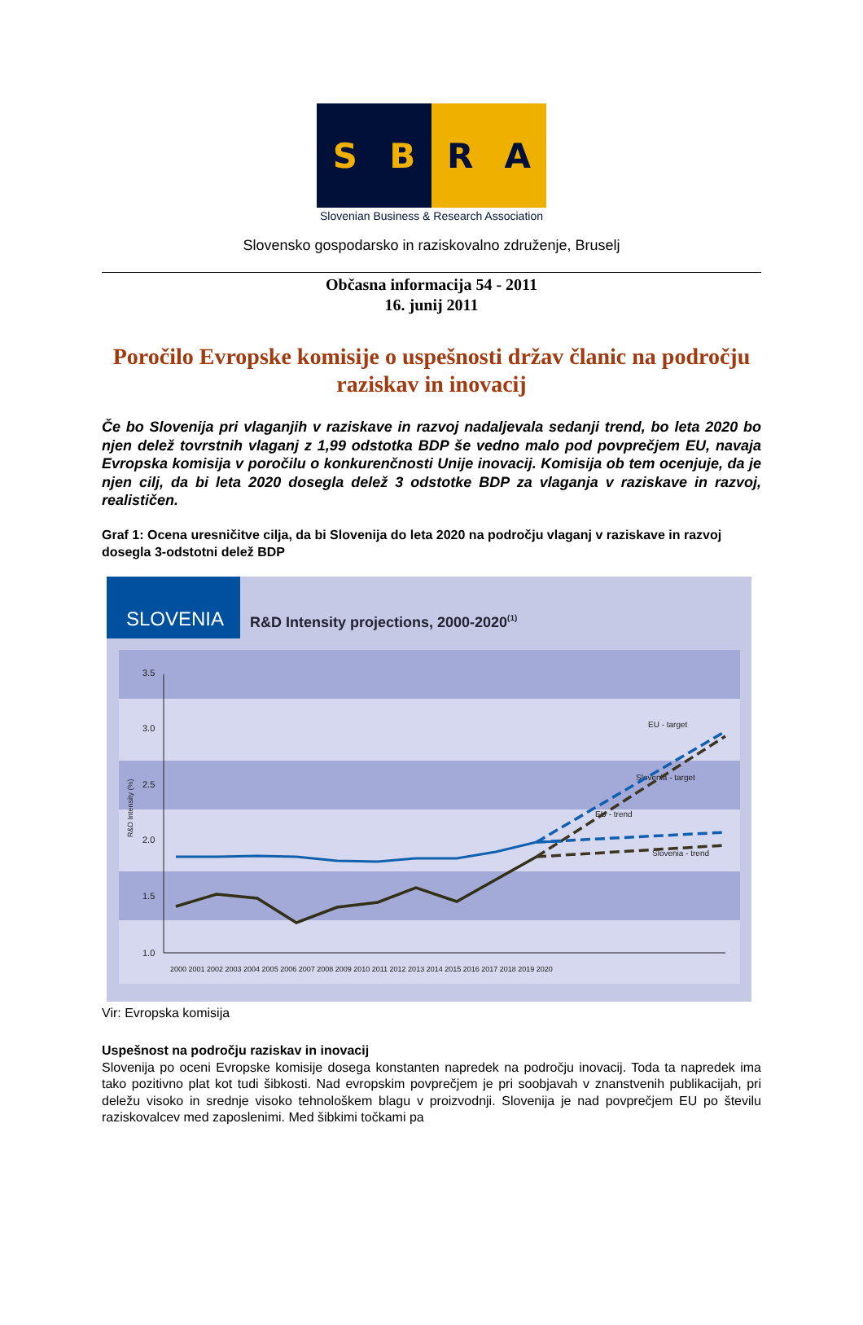S B R A
Slovenian Business & Research Association
Slovensko gospodarsko in raziskovalno združenje, Bruselj
Občasna informacija 54 - 2011
16. junij 2011
Poročilo Evropske komisije o uspešnosti držav članic na področju raziskav in inovacij
Če bo Slovenija pri vlaganjih v raziskave in razvoj nadaljevala sedanji trend, bo leta 2020 bo njen delež tovrstnih vlaganj z 1,99 odstotka BDP še vedno malo pod povprečjem EU, navaja Evropska komisija v poročilu o konkurenčnosti Unije inovacij. Komisija ob tem ocenjuje, da je njen cilj, da bi leta 2020 dosegla delež 3 odstotke BDP za vlaganja v raziskave in razvoj, realističen.
Graf 1: Ocena uresničitve cilja, da bi Slovenija do leta 2020 na področju vlaganj v raziskave in razvoj dosegla 3-odstotni delež BDP
SLOVENIA
R&D Intensity projections, 2000-2020(1)
3.5
3.0
2.5
2.0
1.5
1.0
R&D Intensity (%)
2000 2001 2002 2003 2004 2005 2006 2007 2008 2009 2010 2011 2012 2013 2014 2015 2016 2017 2018 2019 2020
EU - target
Slovenia - target
EU - trend
Slovenia - trend
Vir: Evropska komisija
Uspešnost na področju raziskav in inovacij
Slovenija po oceni Evropske komisije dosega konstanten napredek na področju inovacij. Toda ta napredek ima tako pozitivno plat kot tudi šibkosti. Nad evropskim povprečjem je pri soobjavah v znanstvenih publikacijah, pri deležu visoko in srednje visoko tehnološkem blagu v proizvodnji. Slovenija je nad povprečjem EU po številu raziskovalcev med zaposlenimi. Med šibkimi točkami pa